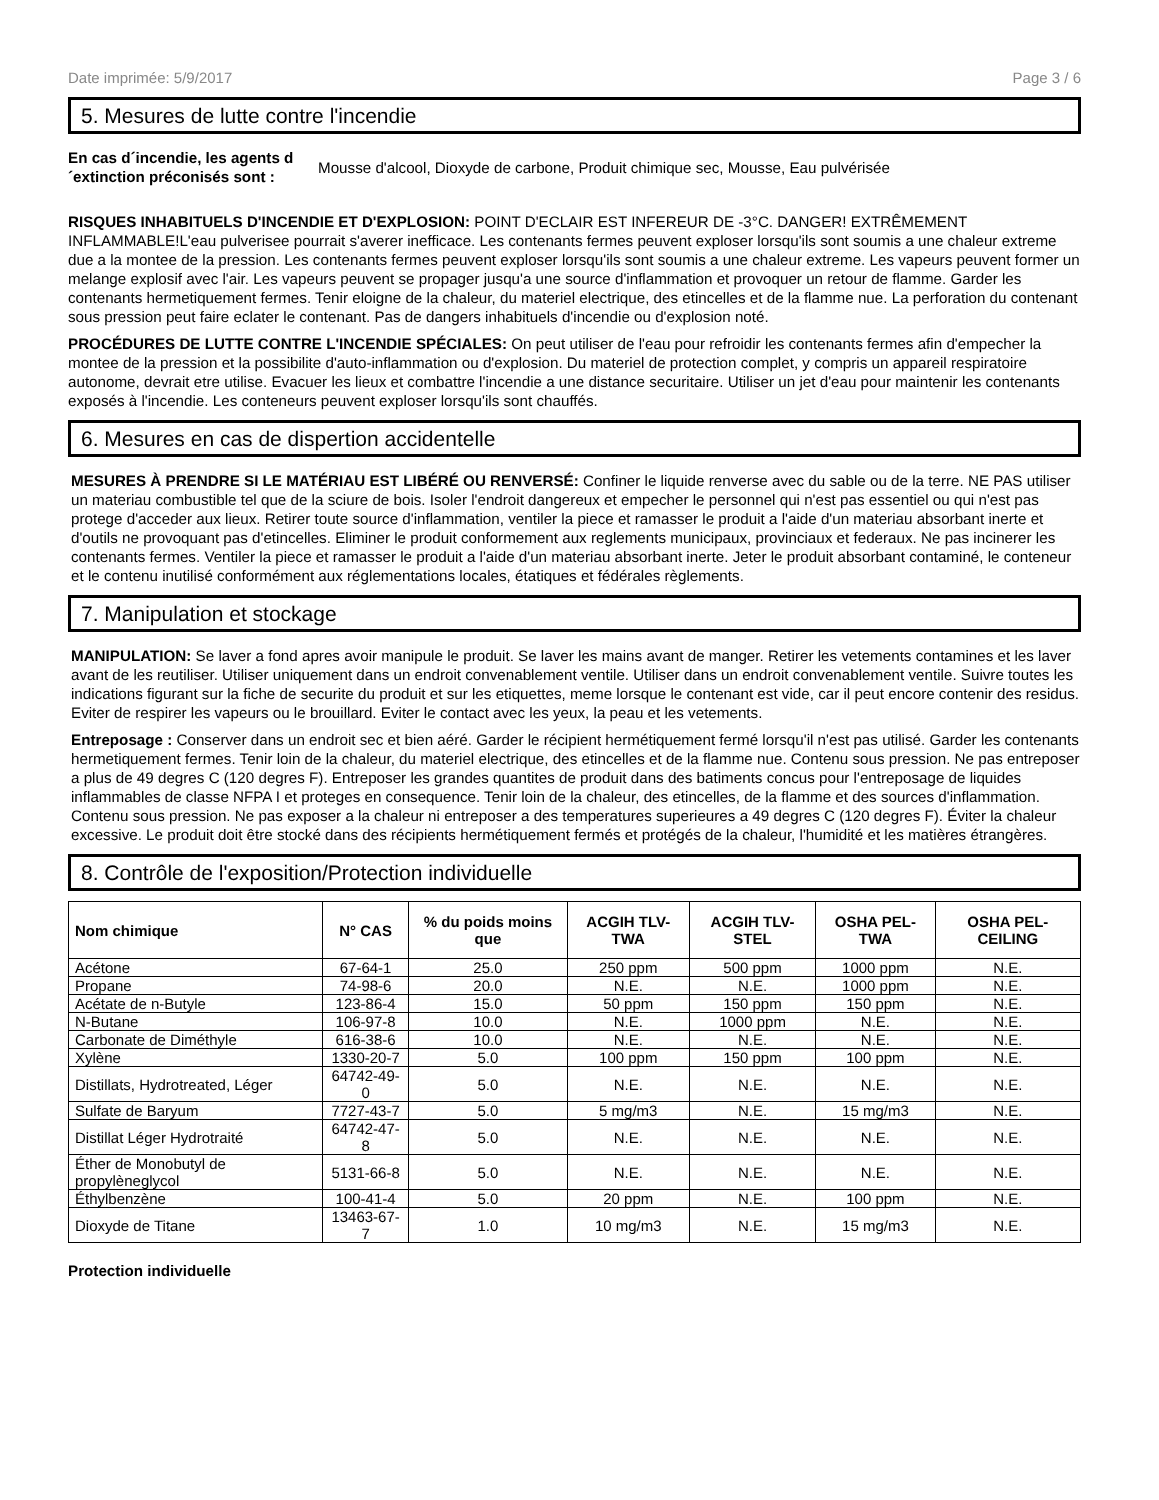Date imprimée: 5/9/2017 Page 3 / 6
5. Mesures de lutte contre l'incendie
En cas d´incendie, les agents d´extinction préconisés sont : Mousse d'alcool, Dioxyde de carbone, Produit chimique sec, Mousse, Eau pulvérisée
RISQUES INHABITUELS D'INCENDIE ET D'EXPLOSION: POINT D'ECLAIR EST INFEREUR DE -3°C. DANGER! EXTRÊMEMENT INFLAMMABLE!L'eau pulverisee pourrait s'averer inefficace. Les contenants fermes peuvent exploser lorsqu'ils sont soumis a une chaleur extreme due a la montee de la pression. Les contenants fermes peuvent exploser lorsqu'ils sont soumis a une chaleur extreme. Les vapeurs peuvent former un melange explosif avec l'air. Les vapeurs peuvent se propager jusqu'a une source d'inflammation et provoquer un retour de flamme. Garder les contenants hermetiquement fermes. Tenir eloigne de la chaleur, du materiel electrique, des etincelles et de la flamme nue. La perforation du contenant sous pression peut faire eclater le contenant. Pas de dangers inhabituels d'incendie ou d'explosion noté.
PROCÉDURES DE LUTTE CONTRE L'INCENDIE SPÉCIALES: On peut utiliser de l'eau pour refroidir les contenants fermes afin d'empecher la montee de la pression et la possibilite d'auto-inflammation ou d'explosion. Du materiel de protection complet, y compris un appareil respiratoire autonome, devrait etre utilise. Evacuer les lieux et combattre l'incendie a une distance securitaire. Utiliser un jet d'eau pour maintenir les contenants exposés à l'incendie. Les conteneurs peuvent exploser lorsqu'ils sont chauffés.
6. Mesures en cas de dispertion accidentelle
MESURES À PRENDRE SI LE MATÉRIAU EST LIBÉRÉ OU RENVERSÉ: Confiner le liquide renverse avec du sable ou de la terre. NE PAS utiliser un materiau combustible tel que de la sciure de bois. Isoler l'endroit dangereux et empecher le personnel qui n'est pas essentiel ou qui n'est pas protege d'acceder aux lieux. Retirer toute source d'inflammation, ventiler la piece et ramasser le produit a l'aide d'un materiau absorbant inerte et d'outils ne provoquant pas d'etincelles. Eliminer le produit conformement aux reglements municipaux, provinciaux et federaux. Ne pas incinerer les contenants fermes. Ventiler la piece et ramasser le produit a l'aide d'un materiau absorbant inerte. Jeter le produit absorbant contaminé, le conteneur et le contenu inutilisé conformément aux réglementations locales, étatiques et fédérales règlements.
7. Manipulation et stockage
MANIPULATION: Se laver a fond apres avoir manipule le produit. Se laver les mains avant de manger. Retirer les vetements contamines et les laver avant de les reutiliser. Utiliser uniquement dans un endroit convenablement ventile. Utiliser dans un endroit convenablement ventile. Suivre toutes les indications figurant sur la fiche de securite du produit et sur les etiquettes, meme lorsque le contenant est vide, car il peut encore contenir des residus. Eviter de respirer les vapeurs ou le brouillard. Eviter le contact avec les yeux, la peau et les vetements.
Entreposage : Conserver dans un endroit sec et bien aéré. Garder le récipient hermétiquement fermé lorsqu'il n'est pas utilisé. Garder les contenants hermetiquement fermes. Tenir loin de la chaleur, du materiel electrique, des etincelles et de la flamme nue. Contenu sous pression. Ne pas entreposer a plus de 49 degres C (120 degres F). Entreposer les grandes quantites de produit dans des batiments concus pour l'entreposage de liquides inflammables de classe NFPA I et proteges en consequence. Tenir loin de la chaleur, des etincelles, de la flamme et des sources d'inflammation. Contenu sous pression. Ne pas exposer a la chaleur ni entreposer a des temperatures superieures a 49 degres C (120 degres F). Éviter la chaleur excessive. Le produit doit être stocké dans des récipients hermétiquement fermés et protégés de la chaleur, l'humidité et les matières étrangères.
8. Contrôle de l'exposition/Protection individuelle
| Nom chimique | N° CAS | % du poids moins que | ACGIH TLV-TWA | ACGIH TLV-STEL | OSHA PEL-TWA | OSHA PEL-CEILING |
| --- | --- | --- | --- | --- | --- | --- |
| Acétone | 67-64-1 | 25.0 | 250 ppm | 500 ppm | 1000 ppm | N.E. |
| Propane | 74-98-6 | 20.0 | N.E. | N.E. | 1000 ppm | N.E. |
| Acétate de n-Butyle | 123-86-4 | 15.0 | 50 ppm | 150 ppm | 150 ppm | N.E. |
| N-Butane | 106-97-8 | 10.0 | N.E. | 1000 ppm | N.E. | N.E. |
| Carbonate de Diméthyle | 616-38-6 | 10.0 | N.E. | N.E. | N.E. | N.E. |
| Xylène | 1330-20-7 | 5.0 | 100 ppm | 150 ppm | 100 ppm | N.E. |
| Distillats, Hydrotreated, Léger | 64742-49-0 | 5.0 | N.E. | N.E. | N.E. | N.E. |
| Sulfate de Baryum | 7727-43-7 | 5.0 | 5 mg/m3 | N.E. | 15 mg/m3 | N.E. |
| Distillat Léger Hydrotraité | 64742-47-8 | 5.0 | N.E. | N.E. | N.E. | N.E. |
| Éther de Monobutyl de propylèneglycol | 5131-66-8 | 5.0 | N.E. | N.E. | N.E. | N.E. |
| Éthylbenzène | 100-41-4 | 5.0 | 20 ppm | N.E. | 100 ppm | N.E. |
| Dioxyde de Titane | 13463-67-7 | 1.0 | 10 mg/m3 | N.E. | 15 mg/m3 | N.E. |
Protection individuelle